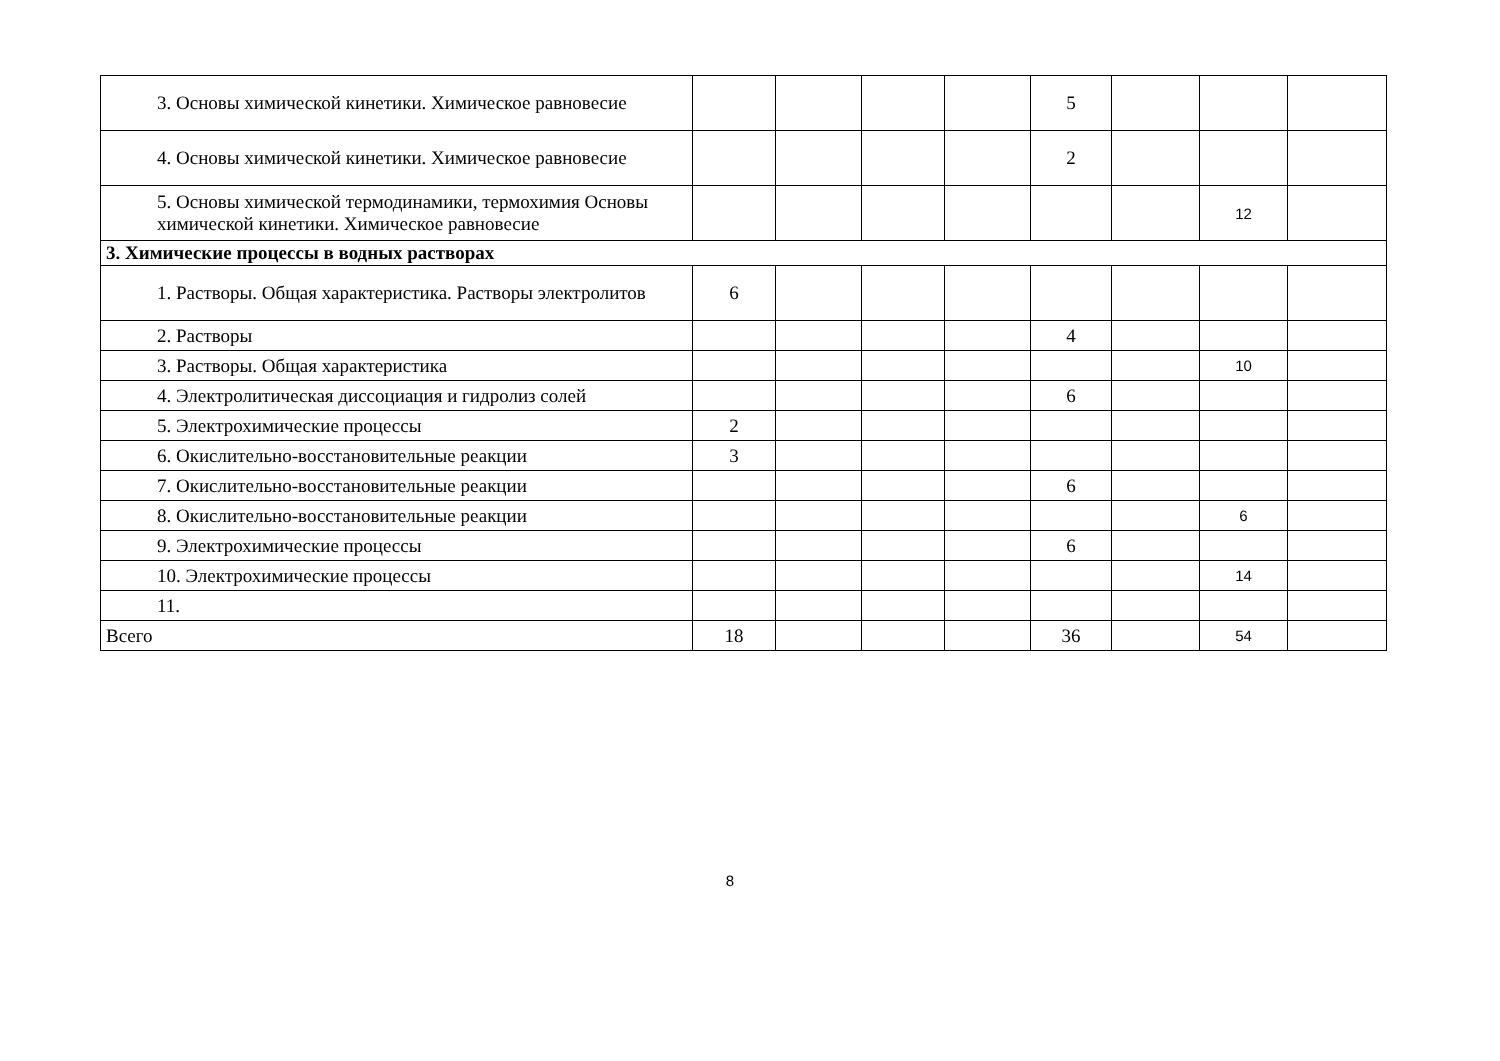| 3. Основы химической кинетики. Химическое равновесие | | | | | 5 | | | |
| 4. Основы химической кинетики. Химическое равновесие | | | | | 2 | | | |
| 5. Основы химической термодинамики, термохимия Основы химической кинетики. Химическое равновесие | | | | | | | 12 | |
| 3. Химические процессы в водных растворах | | | | | | | | |
| 1. Растворы. Общая характеристика. Растворы электролитов | 6 | | | | | | | |
| 2. Растворы | | | | | 4 | | | |
| 3. Растворы. Общая характеристика | | | | | | | 10 | |
| 4. Электролитическая диссоциация и гидролиз солей | | | | | 6 | | | |
| 5. Электрохимические процессы | 2 | | | | | | | |
| 6. Окислительно-восстановительные реакции | 3 | | | | | | | |
| 7. Окислительно-восстановительные реакции | | | | | 6 | | | |
| 8. Окислительно-восстановительные реакции | | | | | | | 6 | |
| 9. Электрохимические процессы | | | | | 6 | | | |
| 10. Электрохимические процессы | | | | | | | 14 | |
| 11. | | | | | | | | |
| Всего | 18 | | | | 36 | | 54 | |
8